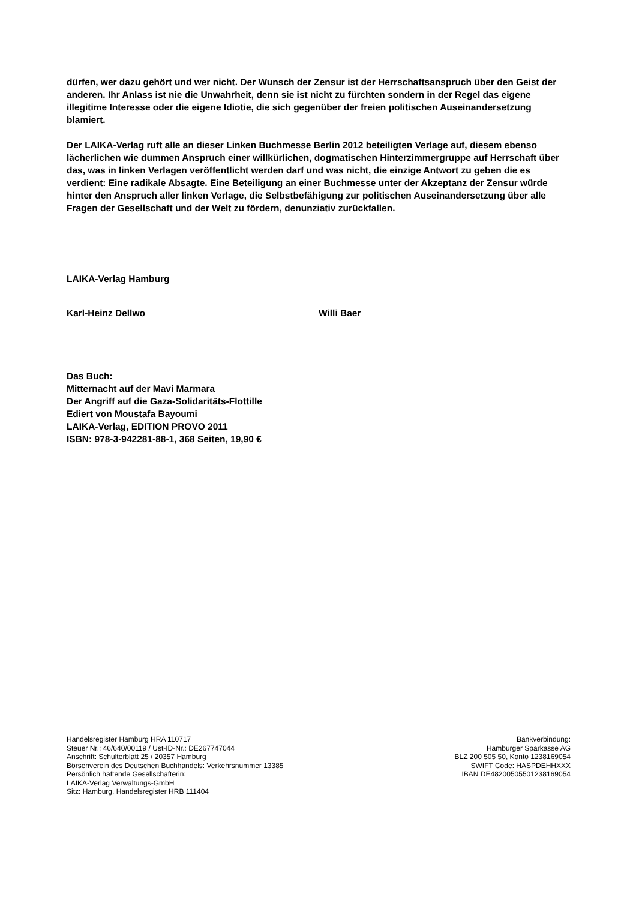dürfen, wer dazu gehört und wer nicht. Der Wunsch der Zensur ist der Herrschaftsanspruch über den Geist der anderen. Ihr Anlass ist nie die Unwahrheit, denn sie ist nicht zu fürchten sondern in der Regel das eigene illegitime Interesse oder die eigene Idiotie, die sich gegenüber der freien politischen Auseinandersetzung blamiert.
Der LAIKA-Verlag ruft alle an dieser Linken Buchmesse Berlin 2012 beteiligten Verlage auf, diesem ebenso lächerlichen wie dummen Anspruch einer willkürlichen, dogmatischen Hinterzimmergruppe auf Herrschaft über das, was in linken Verlagen veröffentlicht werden darf und was nicht, die einzige Antwort zu geben die es verdient: Eine radikale Absagte. Eine Beteiligung an einer Buchmesse unter der Akzeptanz der Zensur würde hinter den Anspruch aller linken Verlage, die Selbstbefähigung zur politischen Auseinandersetzung über alle Fragen der Gesellschaft und der Welt zu fördern, denunziativ zurückfallen.
LAIKA-Verlag Hamburg
Karl-Heinz Dellwo Willi Baer
Das Buch:
Mitternacht auf der Mavi Marmara
Der Angriff auf die Gaza-Solidaritäts-Flottille
Ediert von Moustafa Bayoumi
LAIKA-Verlag, EDITION PROVO 2011
ISBN: 978-3-942281-88-1, 368 Seiten, 19,90 €
Handelsregister Hamburg HRA 110717
Steuer Nr.: 46/640/00119 / Ust-ID-Nr.: DE267747044
Anschrift: Schulterblatt 25 / 20357 Hamburg
Börsenverein des Deutschen Buchhandels: Verkehrsnummer 13385
Persönlich haftende Gesellschafterin:
LAIKA-Verlag Verwaltungs-GmbH
Sitz: Hamburg, Handelsregister HRB 111404
Bankverbindung:
Hamburger Sparkasse AG
BLZ 200 505 50, Konto 1238169054
SWIFT Code: HASPDEHHXXX
IBAN DE48200505501238169054